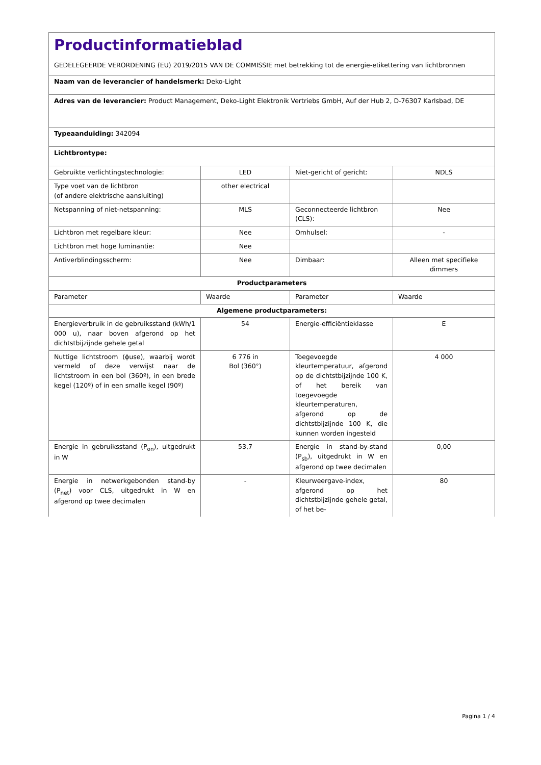| Productinformatieblad GEDELEGEERDE VERORDENING (EU) 2019/2015 VAN DE COMMISSIE met betrekking tot de energie-etikettering van lichtbronnen | | | |
| Naam van de leverancier of handelsmerk: Deko-Light | | | |
| Adres van de leverancier: Product Management, Deko-Light Elektronik Vertriebs GmbH, Auf der Hub 2, D-76307 Karlsbad, DE | | | |
| Typeaanduiding: 342094 | | | |
| Lichtbrontype: | | | |
| Gebruikte verlichtingstechnologie: | LED | Niet-gericht of gericht: | NDLS |
| Type voet van de lichtbron (of andere elektrische aansluiting) | other electrical | | |
| Netspanning of niet-netspanning: | MLS | Geconnecteerde lichtbron (CLS): | Nee |
| Lichtbron met regelbare kleur: | Nee | Omhulsel: | - |
| Lichtbron met hoge luminantie: | Nee | | |
| Antiverblindingsscherm: | Nee | Dimbaar: | Alleen met specifieke dimmers |
| Productparameters | | | |
| Parameter | Waarde | Parameter | Waarde |
| Algemene productparameters: | | | |
| Energieverbruik in de gebruiksstand (kWh/1 000 u), naar boven afgerond op het dichtstbijzijnde gehele getal | 54 | Energie-efficiëntieklasse | E |
| Nuttige lichtstroom (ϕuse), waarbij wordt vermeld of deze verwijst naar de lichtstroom in een bol (360º), in een brede kegel (120º) of in een smalle kegel (90º) | 6 776 in Bol (360°) | Toegevoegde kleurtemperatuur, afgerond op de dichtstbijzijnde 100 K, of het bereik van toegevoegde kleurtemperaturen, afgerond op de dichtstbijzijnde 100 K, die kunnen worden ingesteld | 4 000 |
| Energie in gebruiksstand (P<sub>on</sub>), uitgedrukt in W | 53,7 | Energie in stand-by-stand (P<sub>sb</sub>), uitgedrukt in W en afgerond op twee decimalen | 0,00 |
| Energie in netwerkgebonden stand-by (P<sub>net</sub>) voor CLS, uitgedrukt in W en afgerond op twee decimalen | - | Kleurweergave-index, afgerond op het dichtstbijzijnde gehele getal, of het be- | 80 |
Pagina 1 / 4